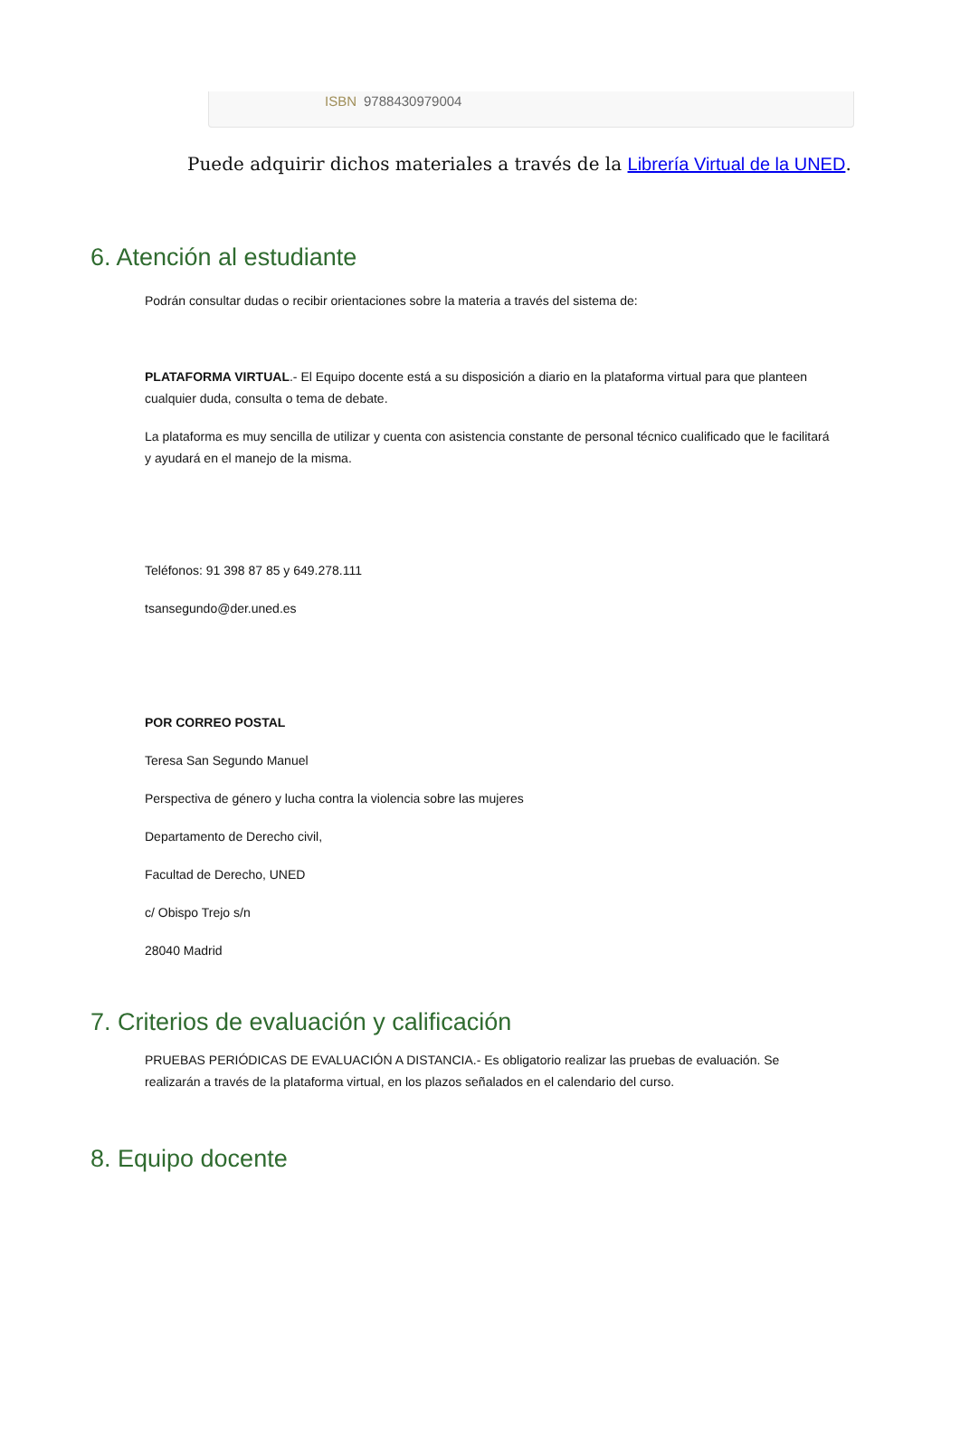ISBN 9788430979004
Puede adquirir dichos materiales a través de la Librería Virtual de la UNED.
6. Atención al estudiante
Podrán consultar dudas o recibir orientaciones sobre la materia a través del sistema de:
PLATAFORMA VIRTUAL.- El Equipo docente está a su disposición a diario en la plataforma virtual para que planteen cualquier duda, consulta o tema de debate.
La plataforma es muy sencilla de utilizar y cuenta con asistencia constante de personal técnico cualificado que le facilitará y ayudará en el manejo de la misma.
Teléfonos: 91 398 87 85 y 649.278.111
tsansegundo@der.uned.es
POR CORREO POSTAL
Teresa San Segundo Manuel
Perspectiva de género y lucha contra la violencia sobre las mujeres
Departamento de Derecho civil,
Facultad de Derecho, UNED
c/ Obispo Trejo s/n
28040 Madrid
7. Criterios de evaluación y calificación
PRUEBAS PERIÓDICAS DE EVALUACIÓN A DISTANCIA.- Es obligatorio realizar las pruebas de evaluación. Se realizarán a través de la plataforma virtual, en los plazos señalados en el calendario del curso.
8. Equipo docente